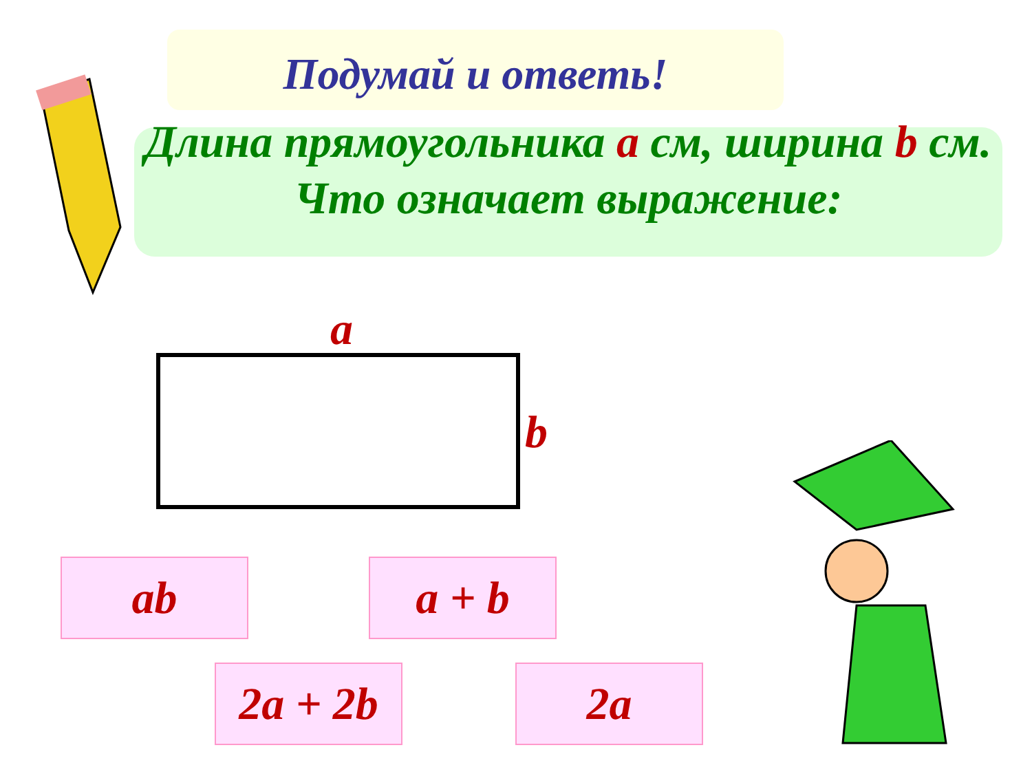Подумай и ответь!
Длина прямоугольника a см, ширина b см.
Что означает выражение:
a
b
ab a + b
2a + 2b
2a